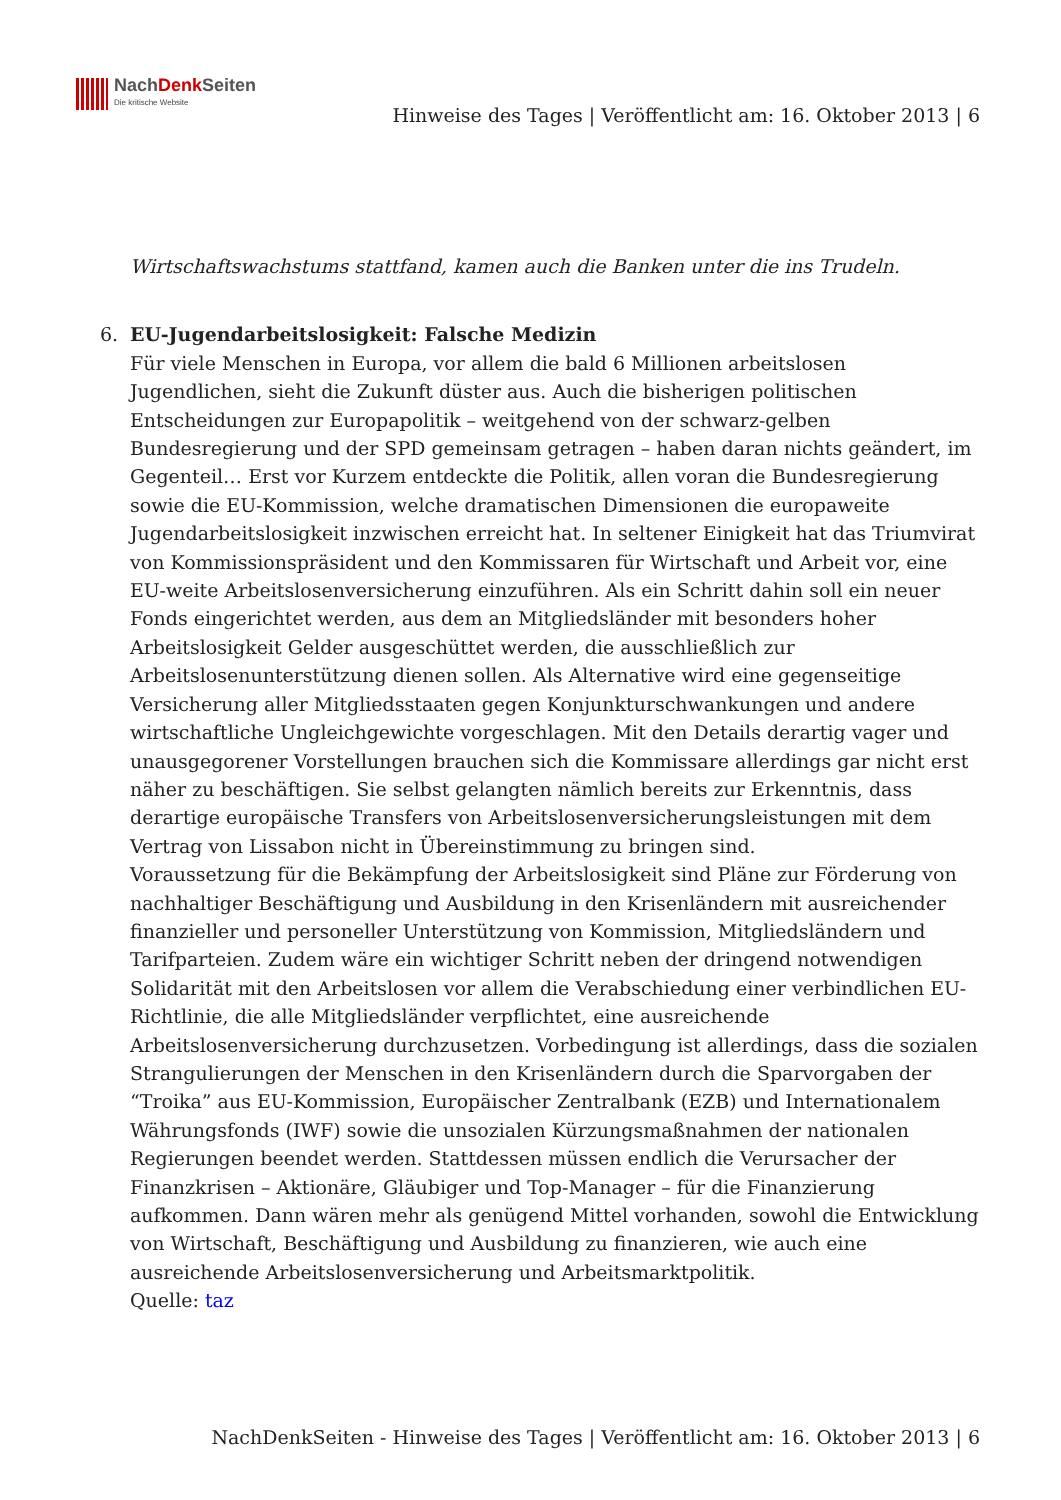NachDenk Seiten
Die kritische Website
Hinweise des Tages | Veröffentlicht am: 16. Oktober 2013 | 6
Wirtschaftswachstums stattfand, kamen auch die Banken unter die ins Trudeln.
6. EU-Jugendarbeitslosigkeit: Falsche Medizin
Für viele Menschen in Europa, vor allem die bald 6 Millionen arbeitslosen Jugendlichen, sieht die Zukunft düster aus. Auch die bisherigen politischen Entscheidungen zur Europapolitik – weitgehend von der schwarz-gelben Bundesregierung und der SPD gemeinsam getragen – haben daran nichts geändert, im Gegenteil… Erst vor Kurzem entdeckte die Politik, allen voran die Bundesregierung sowie die EU-Kommission, welche dramatischen Dimensionen die europaweite Jugendarbeitslosigkeit inzwischen erreicht hat. In seltener Einigkeit hat das Triumvirat von Kommissionspräsident und den Kommissaren für Wirtschaft und Arbeit vor, eine EU-weite Arbeitslosenversicherung einzuführen. Als ein Schritt dahin soll ein neuer Fonds eingerichtet werden, aus dem an Mitgliedsländer mit besonders hoher Arbeitslosigkeit Gelder ausgeschüttet werden, die ausschließlich zur Arbeitslosenunterstützung dienen sollen. Als Alternative wird eine gegenseitige Versicherung aller Mitgliedsstaaten gegen Konjunkturschwankungen und andere wirtschaftliche Ungleichgewichte vorgeschlagen. Mit den Details derartig vager und unausgegorener Vorstellungen brauchen sich die Kommissare allerdings gar nicht erst näher zu beschäftigen. Sie selbst gelangten nämlich bereits zur Erkenntnis, dass derartige europäische Transfers von Arbeitslosenversicherungsleistungen mit dem Vertrag von Lissabon nicht in Übereinstimmung zu bringen sind.
Voraussetzung für die Bekämpfung der Arbeitslosigkeit sind Pläne zur Förderung von nachhaltiger Beschäftigung und Ausbildung in den Krisenländern mit ausreichender finanzieller und personeller Unterstützung von Kommission, Mitgliedsländern und Tarifparteien. Zudem wäre ein wichtiger Schritt neben der dringend notwendigen Solidarität mit den Arbeitslosen vor allem die Verabschiedung einer verbindlichen EU-Richtlinie, die alle Mitgliedsländer verpflichtet, eine ausreichende Arbeitslosenversicherung durchzusetzen. Vorbedingung ist allerdings, dass die sozialen Strangulierungen der Menschen in den Krisenländern durch die Sparvorgaben der “Troika” aus EU-Kommission, Europäischer Zentralbank (EZB) und Internationalem Währungsfonds (IWF) sowie die unsozialen Kürzungsmaßnahmen der nationalen Regierungen beendet werden. Stattdessen müssen endlich die Verursacher der Finanzkrisen – Aktionäre, Gläubiger und Top-Manager – für die Finanzierung aufkommen. Dann wären mehr als genügend Mittel vorhanden, sowohl die Entwicklung von Wirtschaft, Beschäftigung und Ausbildung zu finanzieren, wie auch eine ausreichende Arbeitslosenversicherung und Arbeitsmarktpolitik.
Quelle: taz
NachDenkSeiten - Hinweise des Tages | Veröffentlicht am: 16. Oktober 2013 | 6